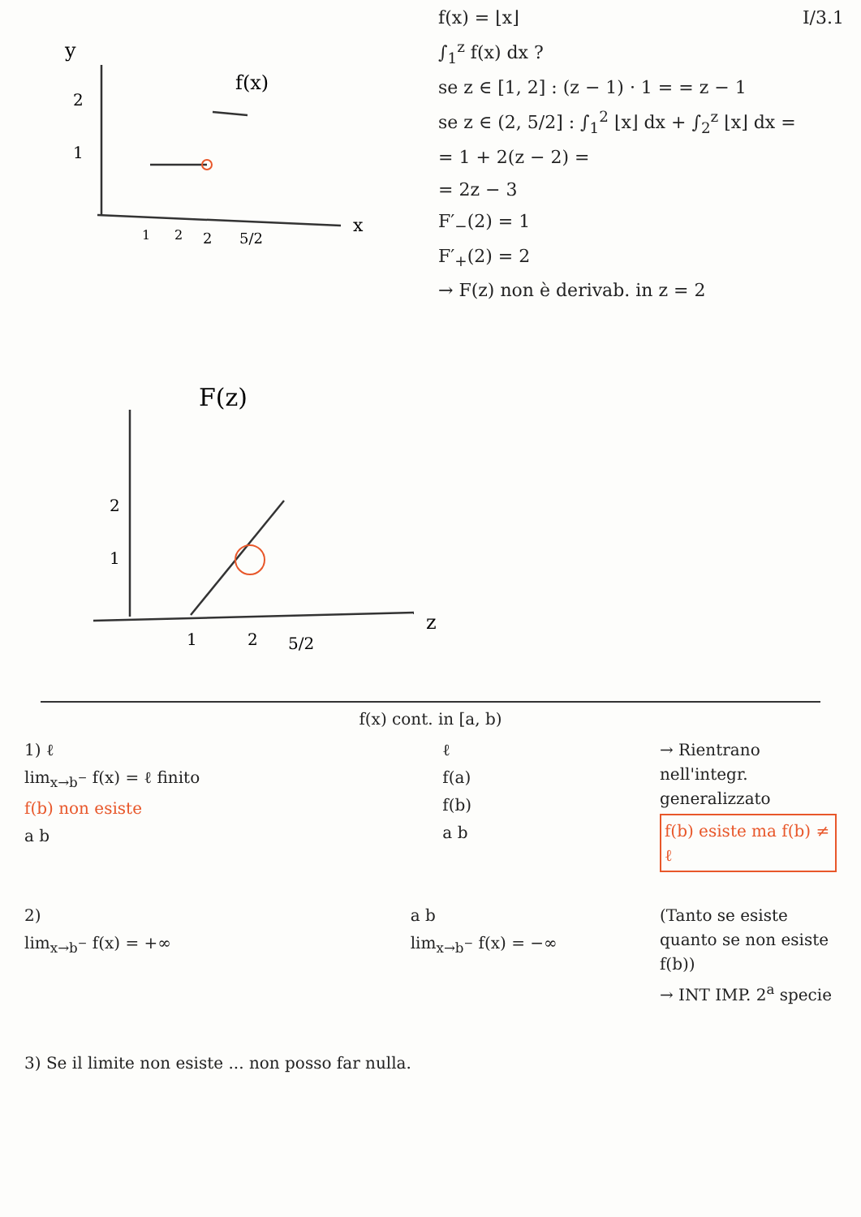y
f(x)
2
1
1
2
2
5/2
x
F(z)
2
1
1
2
5/2
z
f(x) = ⌊x⌋ I/3.1
∫<sub>1</sub><sup>z</sup> f(x) dx ?
se z ∈ [1, 2] : (z − 1) · 1 = = z − 1
se z ∈ (2, 5/2] : ∫<sub>1</sub><sup>2</sup> ⌊x⌋ dx + ∫<sub>2</sub><sup>z</sup> ⌊x⌋ dx =
= 1 + 2(z − 2) =
= 2z − 3
F′<sub>−</sub>(2) = 1
F′<sub>+</sub>(2) = 2
→ F(z) non è derivab. in z = 2
f(x) cont. in [a, b)
1) ℓ
lim<sub>x→b<sup>−</sup></sub> f(x) = ℓ finito
f(b) non esiste
a b
ℓ
f(a)
f(b)
a b
→ Rientrano nell'integr. generalizzato
f(b) esiste ma f(b) ≠ ℓ
2)
lim<sub>x→b<sup>−</sup></sub> f(x) = +∞
a b
lim<sub>x→b<sup>−</sup></sub> f(x) = −∞
(Tanto se esiste quanto se non esiste f(b))
→ INT IMP. 2<sup>a</sup> specie
3) Se il limite non esiste ... non posso far nulla.